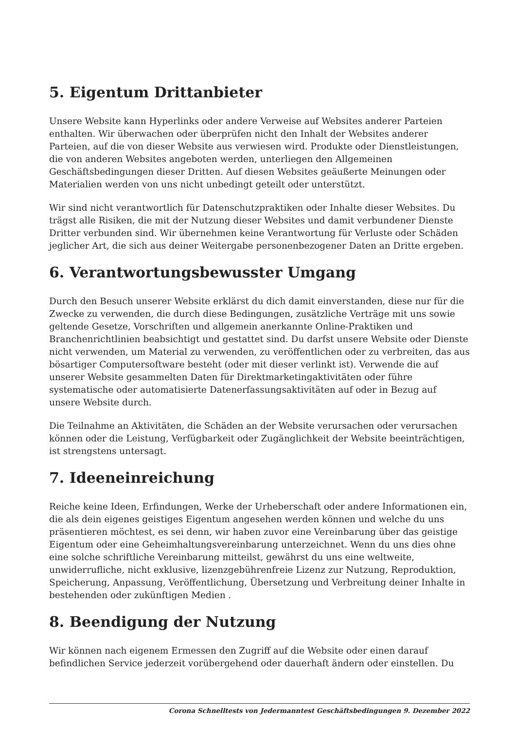5. Eigentum Drittanbieter
Unsere Website kann Hyperlinks oder andere Verweise auf Websites anderer Parteien enthalten. Wir überwachen oder überprüfen nicht den Inhalt der Websites anderer Parteien, auf die von dieser Website aus verwiesen wird. Produkte oder Dienstleistungen, die von anderen Websites angeboten werden, unterliegen den Allgemeinen Geschäftsbedingungen dieser Dritten. Auf diesen Websites geäußerte Meinungen oder Materialien werden von uns nicht unbedingt geteilt oder unterstützt.
Wir sind nicht verantwortlich für Datenschutzpraktiken oder Inhalte dieser Websites. Du trägst alle Risiken, die mit der Nutzung dieser Websites und damit verbundener Dienste Dritter verbunden sind. Wir übernehmen keine Verantwortung für Verluste oder Schäden jeglicher Art, die sich aus deiner Weitergabe personenbezogener Daten an Dritte ergeben.
6. Verantwortungsbewusster Umgang
Durch den Besuch unserer Website erklärst du dich damit einverstanden, diese nur für die Zwecke zu verwenden, die durch diese Bedingungen, zusätzliche Verträge mit uns sowie geltende Gesetze, Vorschriften und allgemein anerkannte Online-Praktiken und Branchenrichtlinien beabsichtigt und gestattet sind. Du darfst unsere Website oder Dienste nicht verwenden, um Material zu verwenden, zu veröffentlichen oder zu verbreiten, das aus bösartiger Computersoftware besteht (oder mit dieser verlinkt ist). Verwende die auf unserer Website gesammelten Daten für Direktmarketingaktivitäten oder führe systematische oder automatisierte Datenerfassungsaktivitäten auf oder in Bezug auf unsere Website durch.
Die Teilnahme an Aktivitäten, die Schäden an der Website verursachen oder verursachen können oder die Leistung, Verfügbarkeit oder Zugänglichkeit der Website beeinträchtigen, ist strengstens untersagt.
7. Ideeneinreichung
Reiche keine Ideen, Erfindungen, Werke der Urheberschaft oder andere Informationen ein, die als dein eigenes geistiges Eigentum angesehen werden können und welche du uns präsentieren möchtest, es sei denn, wir haben zuvor eine Vereinbarung über das geistige Eigentum oder eine Geheimhaltungsvereinbarung unterzeichnet. Wenn du uns dies ohne eine solche schriftliche Vereinbarung mitteilst, gewährst du uns eine weltweite, unwiderrufliche, nicht exklusive, lizenzgebührenfreie Lizenz zur Nutzung, Reproduktion, Speicherung, Anpassung, Veröffentlichung, Übersetzung und Verbreitung deiner Inhalte in bestehenden oder zukünftigen Medien .
8. Beendigung der Nutzung
Wir können nach eigenem Ermessen den Zugriff auf die Website oder einen darauf befindlichen Service jederzeit vorübergehend oder dauerhaft ändern oder einstellen. Du
Corona Schnelltests von Jedermanntest Geschäftsbedingungen 9. Dezember 2022